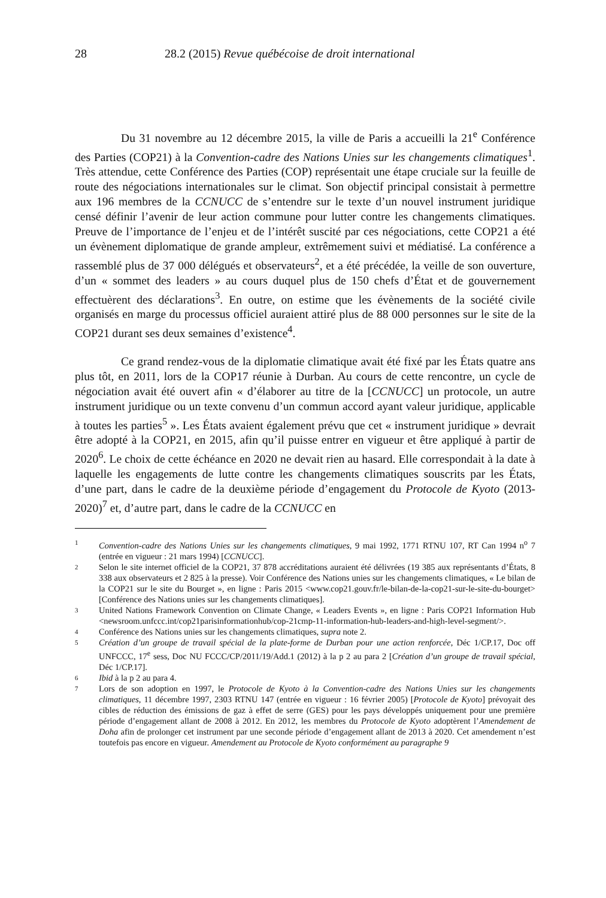28 28.2 (2015) Revue québécoise de droit international
Du 31 novembre au 12 décembre 2015, la ville de Paris a accueilli la 21<sup>e</sup> Conférence des Parties (COP21) à la Convention-cadre des Nations Unies sur les changements climatiques<sup>1</sup>. Très attendue, cette Conférence des Parties (COP) représentait une étape cruciale sur la feuille de route des négociations internationales sur le climat. Son objectif principal consistait à permettre aux 196 membres de la CCNUCC de s’entendre sur le texte d’un nouvel instrument juridique censé définir l’avenir de leur action commune pour lutter contre les changements climatiques. Preuve de l’importance de l’enjeu et de l’intérêt suscité par ces négociations, cette COP21 a été un évènement diplomatique de grande ampleur, extrêmement suivi et médiatisé. La conférence a rassemblé plus de 37 000 délégués et observateurs<sup>2</sup>, et a été précédée, la veille de son ouverture, d’un « sommet des leaders » au cours duquel plus de 150 chefs d’État et de gouvernement effectuèrent des déclarations<sup>3</sup>. En outre, on estime que les évènements de la société civile organisés en marge du processus officiel auraient attiré plus de 88 000 personnes sur le site de la COP21 durant ses deux semaines d’existence<sup>4</sup>.
Ce grand rendez-vous de la diplomatie climatique avait été fixé par les États quatre ans plus tôt, en 2011, lors de la COP17 réunie à Durban. Au cours de cette rencontre, un cycle de négociation avait été ouvert afin « d’élaborer au titre de la [CCNUCC] un protocole, un autre instrument juridique ou un texte convenu d’un commun accord ayant valeur juridique, applicable à toutes les parties<sup>5</sup> ». Les États avaient également prévu que cet « instrument juridique » devrait être adopté à la COP21, en 2015, afin qu’il puisse entrer en vigueur et être appliqué à partir de 2020<sup>6</sup>. Le choix de cette échéance en 2020 ne devait rien au hasard. Elle correspondait à la date à laquelle les engagements de lutte contre les changements climatiques souscrits par les États, d’une part, dans le cadre de la deuxième période d’engagement du Protocole de Kyoto (2013-2020)<sup>7</sup> et, d’autre part, dans le cadre de la CCNUCC en
1 Convention-cadre des Nations Unies sur les changements climatiques, 9 mai 1992, 1771 RTNU 107, RT Can 1994 n<sup>o</sup> 7 (entrée en vigueur : 21 mars 1994) [CCNUCC].
2 Selon le site internet officiel de la COP21, 37 878 accréditations auraient été délivrées (19 385 aux représentants d’États, 8 338 aux observateurs et 2 825 à la presse). Voir Conférence des Nations unies sur les changements climatiques, « Le bilan de la COP21 sur le site du Bourget », en ligne : Paris 2015 <www.cop21.gouv.fr/le-bilan-de-la-cop21-sur-le-site-du-bourget> [Conférence des Nations unies sur les changements climatiques].
3 United Nations Framework Convention on Climate Change, « Leaders Events », en ligne : Paris COP21 Information Hub <newsroom.unfccc.int/cop21parisinformationhub/cop-21cmp-11-information-hub-leaders-and-high-level-segment/>.
4 Conférence des Nations unies sur les changements climatiques, supra note 2.
5 Création d’un groupe de travail spécial de la plate-forme de Durban pour une action renforcée, Déc 1/CP.17, Doc off UNFCCC, 17<sup>e</sup> sess, Doc NU FCCC/CP/2011/19/Add.1 (2012) à la p 2 au para 2 [Création d’un groupe de travail spécial, Déc 1/CP.17].
6 Ibid à la p 2 au para 4.
7 Lors de son adoption en 1997, le Protocole de Kyoto à la Convention-cadre des Nations Unies sur les changements climatiques, 11 décembre 1997, 2303 RTNU 147 (entrée en vigueur : 16 février 2005) [Protocole de Kyoto] prévoyait des cibles de réduction des émissions de gaz à effet de serre (GES) pour les pays développés uniquement pour une première période d’engagement allant de 2008 à 2012. En 2012, les membres du Protocole de Kyoto adoptèrent l’Amendement de Doha afin de prolonger cet instrument par une seconde période d’engagement allant de 2013 à 2020. Cet amendement n’est toutefois pas encore en vigueur. Amendement au Protocole de Kyoto conformément au paragraphe 9